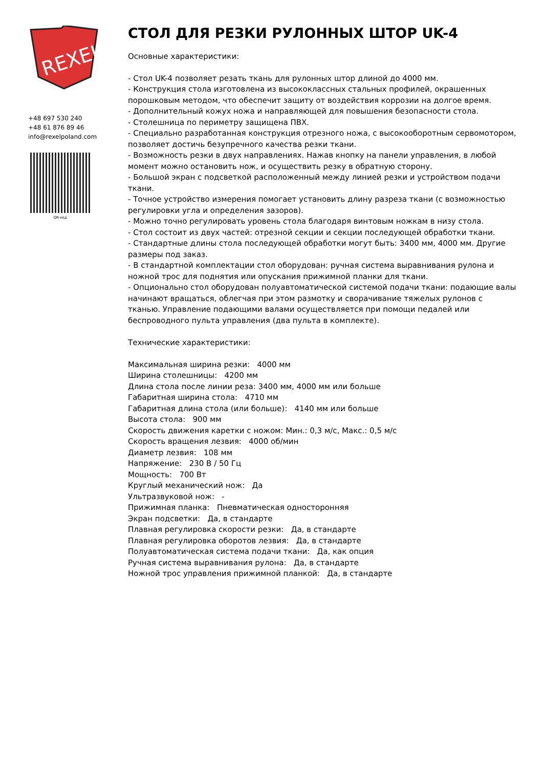REXEL
+48 697 530 240
+48 61 876 89 46
info@rexelpoland.com
QR-код
СТОЛ ДЛЯ РЕЗКИ РУЛОННЫХ ШТОР UK-4
Основные характеристики:
- Стол UK-4 позволяет резать ткань для рулонных штор длиной до 4000 мм.
- Конструкция стола изготовлена из высококлассных стальных профилей, окрашенных порошковым методом, что обеспечит защиту от воздействия коррозии на долгое время.
- Дополнительный кожух ножа и направляющей для повышения безопасности стола.
- Столешница по периметру защищена ПВХ.
- Специально разработанная конструкция отрезного ножа, с высокооборотным сервомотором, позволяет достичь безупречного качества резки ткани.
- Возможность резки в двух направлениях. Нажав кнопку на панели управления, в любой момент можно остановить нож, и осуществить резку в обратную сторону.
- Большой экран с подсветкой расположенный между линией резки и устройством подачи ткани.
- Точное устройство измерения помогает установить длину разреза ткани (с возможностью регулировки угла и определения зазоров).
- Можно точно регулировать уровень стола благодаря винтовым ножкам в низу стола.
- Стол состоит из двух частей: отрезной секции и секции последующей обработки ткани.
- Стандартные длины стола последующей обработки могут быть: 3400 мм, 4000 мм. Другие размеры под заказ.
- В стандартной комплектации стол оборудован: ручная система выравнивания рулона и ножной трос для поднятия или опускания прижимной планки для ткани.
- Опционально стол оборудован полуавтоматической системой подачи ткани: подающие валы начинают вращаться, облегчая при этом размотку и сворачивание тяжелых рулонов с тканью. Управление подающими валами осуществляется при помощи педалей или беспроводного пульта управления (два пульта в комплекте).
Технические характеристики:
Максимальная ширина резки: 4000 мм
Ширина столешницы: 4200 мм
Длина стола после линии реза: 3400 мм, 4000 мм или больше
Габаритная ширина стола: 4710 мм
Габаритная длина стола (или больше): 4140 мм или больше
Высота стола: 900 мм
Скорость движения каретки с ножом: Мин.: 0,3 м/с, Макс.: 0,5 м/с
Скорость вращения лезвия: 4000 об/мин
Диаметр лезвия: 108 мм
Напряжение: 230 В / 50 Гц
Мощность: 700 Вт
Круглый механический нож: Да
Ультразвуковой нож: -
Прижимная планка: Пневматическая односторонняя
Экран подсветки: Да, в стандарте
Плавная регулировка скорости резки: Да, в стандарте
Плавная регулировка оборотов лезвия: Да, в стандарте
Полуавтоматическая система подачи ткани: Да, как опция
Ручная система выравнивания рулона: Да, в стандарте
Ножной трос управления прижимной планкой: Да, в стандарте